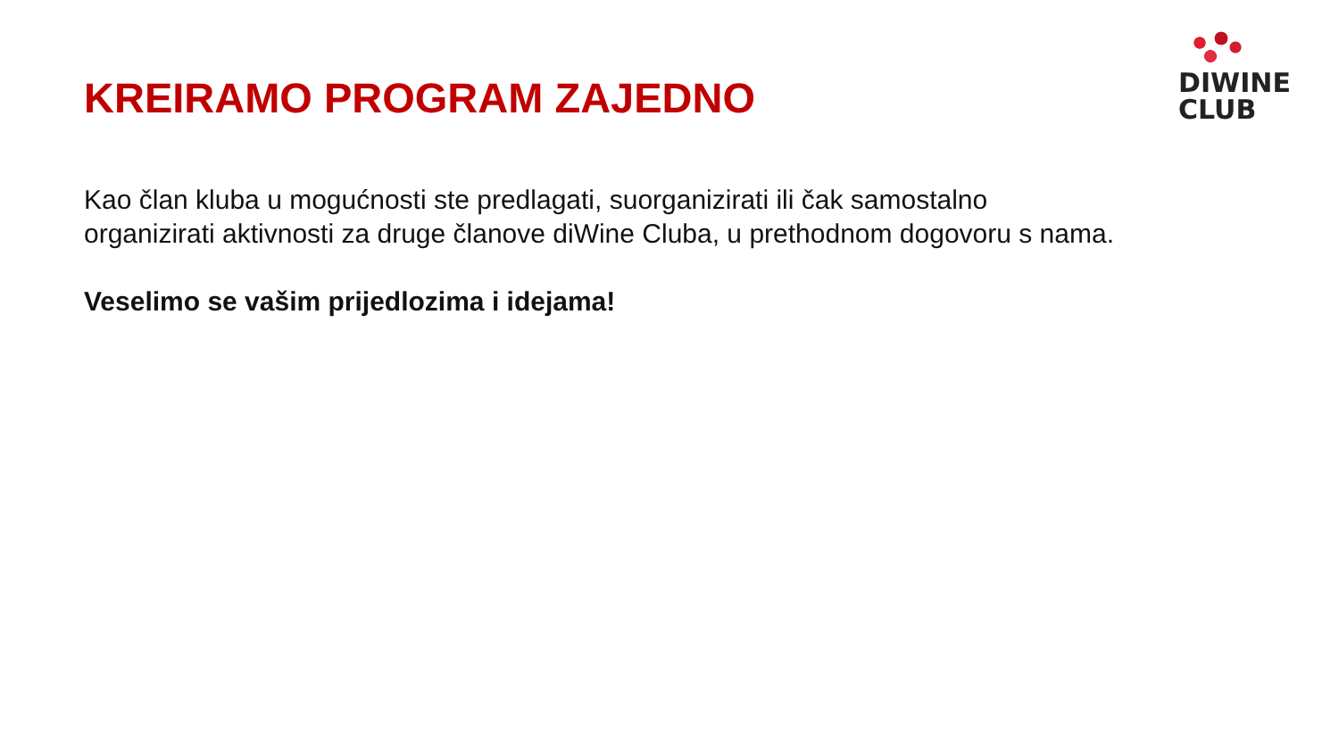DIWINE
CLUB
KREIRAMO PROGRAM ZAJEDNO
Kao član kluba u mogućnosti ste predlagati, suorganizirati ili čak samostalno organizirati aktivnosti za druge članove diWine Cluba, u prethodnom dogovoru s nama.
Veselimo se vašim prijedlozima i idejama!